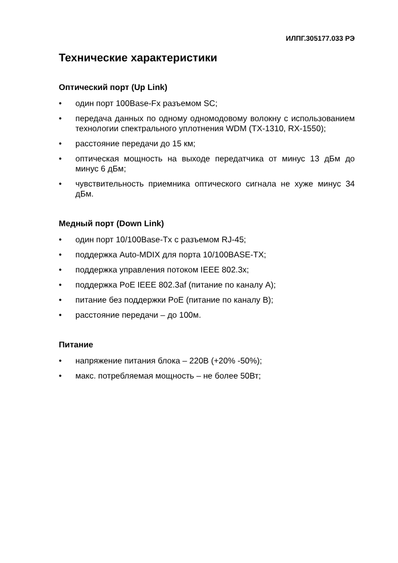ИЛПГ.305177.033 РЭ
Технические характеристики
Оптический порт (Up Link)
• один порт 100Base-Fx разъемом SC;
• передача данных по одному одномодовому волокну с использованием технологии спектрального уплотнения WDM (TX-1310, RX-1550);
• расстояние передачи до 15 км;
• оптическая мощность на выходе передатчика от минус 13 дБм до минус 6 дБм;
• чувствительность приемника оптического сигнала не хуже минус 34 дБм.
Медный порт (Down Link)
• один порт 10/100Base-Tx с разъемом RJ-45;
• поддержка Auto-MDIX для порта 10/100BASE-TX;
• поддержка управления потоком IEEE 802.3x;
• поддержка PoE IEEE 802.3af (питание по каналу А);
• питание без поддержки PoE (питание по каналу В);
• расстояние передачи – до 100м.
Питание
• напряжение питания блока – 220В (+20% -50%);
• макс. потребляемая мощность – не более 50Вт;